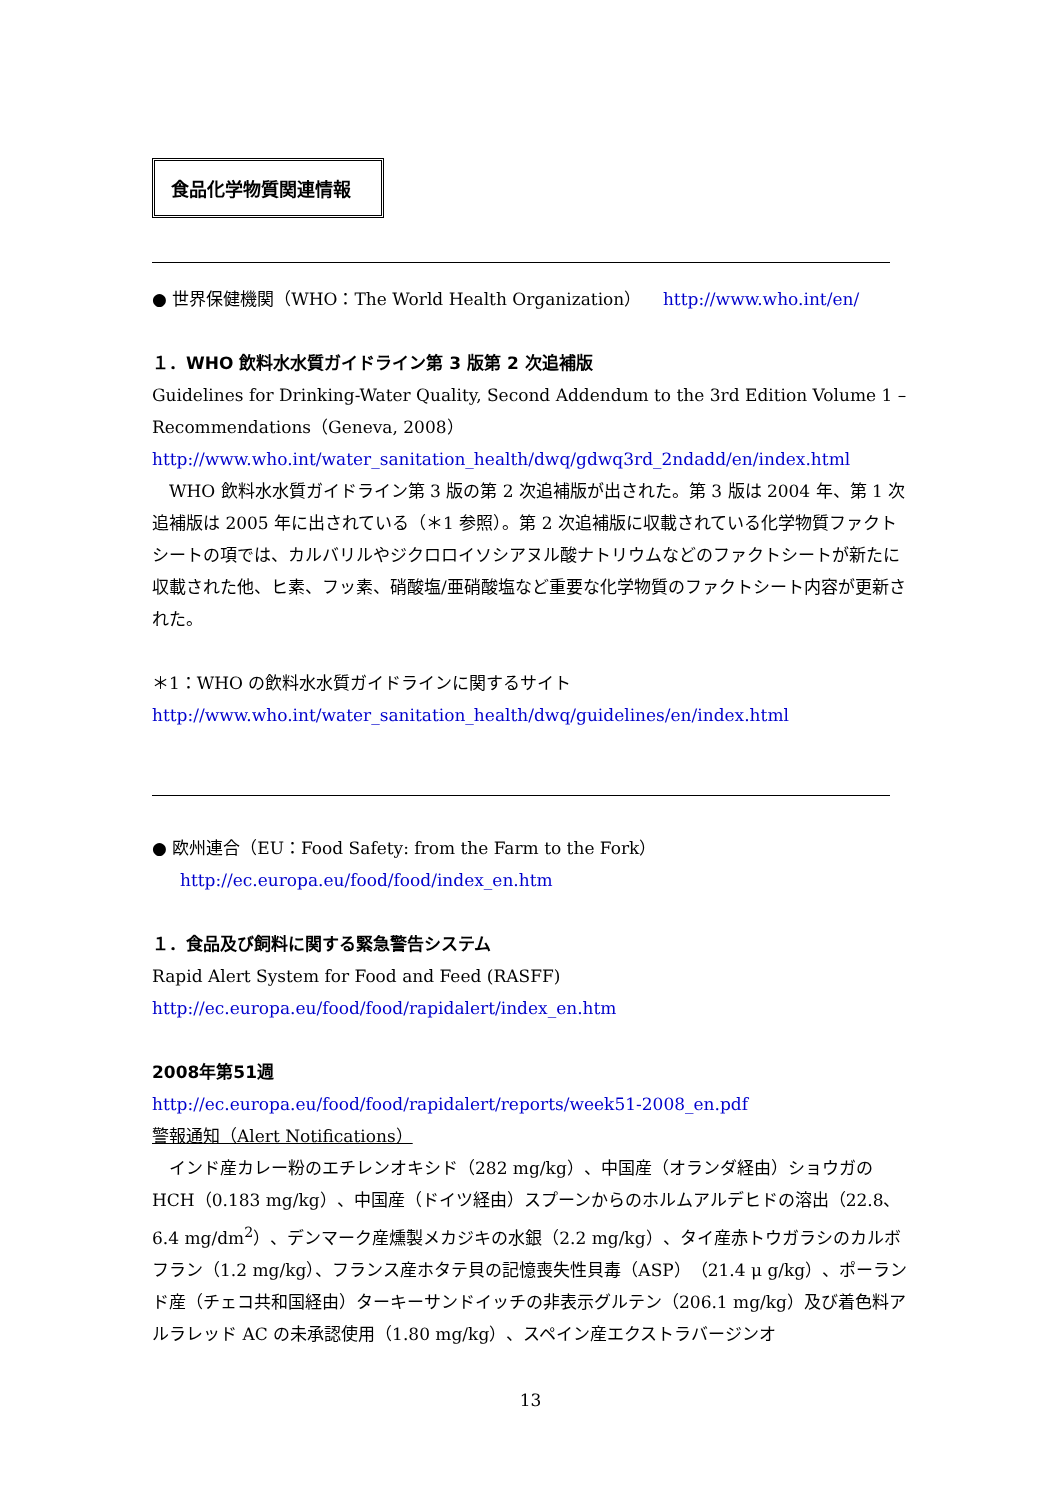食品化学物質関連情報
● 世界保健機関（WHO：The World Health Organization） http://www.who.int/en/
１．WHO 飲料水水質ガイドライン第 3 版第 2 次追補版
Guidelines for Drinking-Water Quality, Second Addendum to the 3rd Edition Volume 1 – Recommendations（Geneva, 2008）
http://www.who.int/water_sanitation_health/dwq/gdwq3rd_2ndadd/en/index.html
　WHO 飲料水水質ガイドライン第 3 版の第 2 次追補版が出された。第 3 版は 2004 年、第 1 次追補版は 2005 年に出されている（＊1 参照）。第 2 次追補版に収載されている化学物質ファクトシートの項では、カルバリルやジクロロイソシアヌル酸ナトリウムなどのファクトシートが新たに収載された他、ヒ素、フッ素、硝酸塩/亜硝酸塩など重要な化学物質のファクトシート内容が更新された。
＊1：WHO の飲料水水質ガイドラインに関するサイト
http://www.who.int/water_sanitation_health/dwq/guidelines/en/index.html
● 欧州連合（EU：Food Safety: from the Farm to the Fork）
http://ec.europa.eu/food/food/index_en.htm
１．食品及び飼料に関する緊急警告システム
Rapid Alert System for Food and Feed (RASFF)
http://ec.europa.eu/food/food/rapidalert/index_en.htm
2008年第51週
http://ec.europa.eu/food/food/rapidalert/reports/week51-2008_en.pdf
警報通知（Alert Notifications）
　インド産カレー粉のエチレンオキシド（282 mg/kg）、中国産（オランダ経由）ショウガの HCH（0.183 mg/kg）、中国産（ドイツ経由）スプーンからのホルムアルデヒドの溶出（22.8、6.4 mg/dm<sup>2</sup>）、デンマーク産燻製メカジキの水銀（2.2 mg/kg）、タイ産赤トウガラシのカルボフラン（1.2 mg/kg）、フランス産ホタテ貝の記憶喪失性貝毒（ASP）（21.4 μ g/kg）、ポーランド産（チェコ共和国経由）ターキーサンドイッチの非表示グルテン（206.1 mg/kg）及び着色料アルラレッド AC の未承認使用（1.80 mg/kg）、スペイン産エクストラバージンオ
13